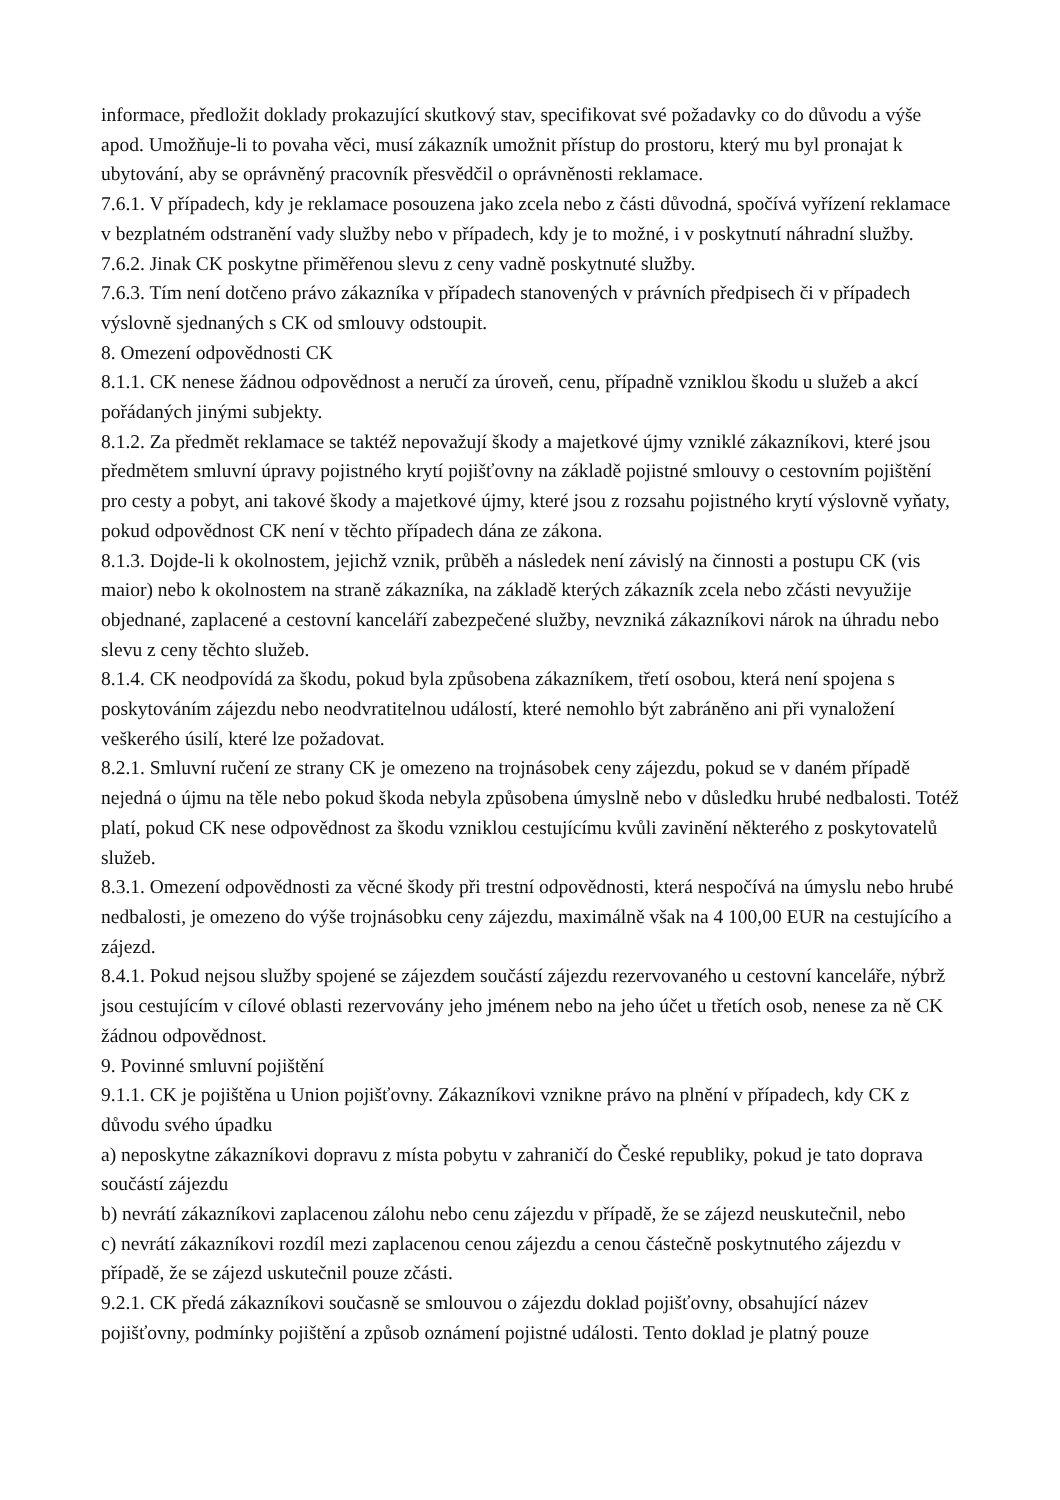informace, předložit doklady prokazující skutkový stav, specifikovat své požadavky co do důvodu a výše apod. Umožňuje-li to povaha věci, musí zákazník umožnit přístup do prostoru, který mu byl pronajat k ubytování, aby se oprávněný pracovník přesvědčil o oprávněnosti reklamace.
7.6.1. V případech, kdy je reklamace posouzena jako zcela nebo z části důvodná, spočívá vyřízení reklamace v bezplatném odstranění vady služby nebo v případech, kdy je to možné, i v poskytnutí náhradní služby.
7.6.2. Jinak CK poskytne přiměřenou slevu z ceny vadně poskytnuté služby.
7.6.3. Tím není dotčeno právo zákazníka v případech stanovených v právních předpisech či v případech výslovně sjednaných s CK od smlouvy odstoupit.
8. Omezení odpovědnosti CK
8.1.1. CK nenese žádnou odpovědnost a neručí za úroveň, cenu, případně vzniklou škodu u služeb a akcí pořádaných jinými subjekty.
8.1.2. Za předmět reklamace se taktéž nepovažují škody a majetkové újmy vzniklé zákazníkovi, které jsou předmětem smluvní úpravy pojistného krytí pojišťovny na základě pojistné smlouvy o cestovním pojištění pro cesty a pobyt, ani takové škody a majetkové újmy, které jsou z rozsahu pojistného krytí výslovně vyňaty, pokud odpovědnost CK není v těchto případech dána ze zákona.
8.1.3. Dojde-li k okolnostem, jejichž vznik, průběh a následek není závislý na činnosti a postupu CK (vis maior) nebo k okolnostem na straně zákazníka, na základě kterých zákazník zcela nebo zčásti nevyužije objednané, zaplacené a cestovní kanceláří zabezpečené služby, nevzniká zákazníkovi nárok na úhradu nebo slevu z ceny těchto služeb.
8.1.4. CK neodpovídá za škodu, pokud byla způsobena zákazníkem, třetí osobou, která není spojena s poskytováním zájezdu nebo neodvratitelnou událostí, které nemohlo být zabráněno ani při vynaložení veškerého úsilí, které lze požadovat.
8.2.1. Smluvní ručení ze strany CK je omezeno na trojnásobek ceny zájezdu, pokud se v daném případě nejedná o újmu na těle nebo pokud škoda nebyla způsobena úmyslně nebo v důsledku hrubé nedbalosti. Totéž platí, pokud CK nese odpovědnost za škodu vzniklou cestujícímu kvůli zavinění některého z poskytovatelů služeb.
8.3.1. Omezení odpovědnosti za věcné škody při trestní odpovědnosti, která nespočívá na úmyslu nebo hrubé nedbalosti, je omezeno do výše trojnásobku ceny zájezdu, maximálně však na 4 100,00 EUR na cestujícího a zájezd.
8.4.1. Pokud nejsou služby spojené se zájezdem součástí zájezdu rezervovaného u cestovní kanceláře, nýbrž jsou cestujícím v cílové oblasti rezervovány jeho jménem nebo na jeho účet u třetích osob, nenese za ně CK žádnou odpovědnost.
9. Povinné smluvní pojištění
9.1.1. CK je pojištěna u Union pojišťovny. Zákazníkovi vznikne právo na plnění v případech, kdy CK z důvodu svého úpadku
a) neposkytne zákazníkovi dopravu z místa pobytu v zahraničí do České republiky, pokud je tato doprava součástí zájezdu
b) nevrátí zákazníkovi zaplacenou zálohu nebo cenu zájezdu v případě, že se zájezd neuskutečnil, nebo
c) nevrátí zákazníkovi rozdíl mezi zaplacenou cenou zájezdu a cenou částečně poskytnutého zájezdu v případě, že se zájezd uskutečnil pouze zčásti.
9.2.1. CK předá zákazníkovi současně se smlouvou o zájezdu doklad pojišťovny, obsahující název pojišťovny, podmínky pojištění a způsob oznámení pojistné události. Tento doklad je platný pouze